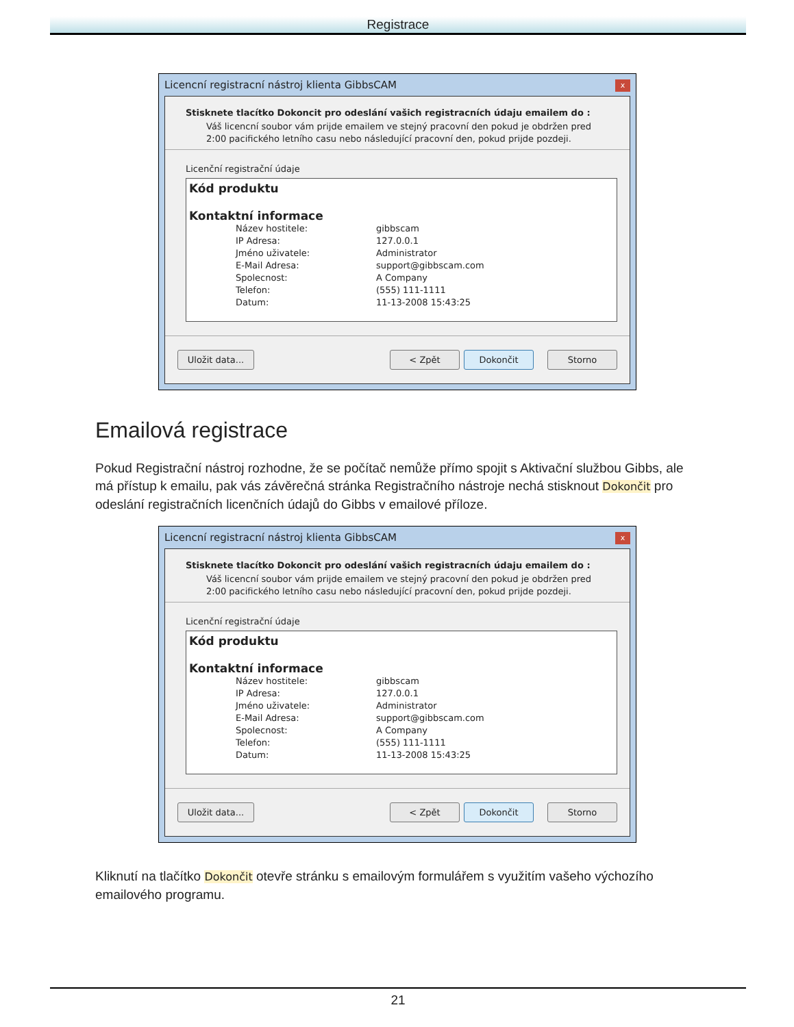Registrace
Licencní registracní nástroj klienta GibbsCAM x
Stisknete tlacítko Dokoncit pro odeslání vašich registracních údaju emailem do :
Váš licencní soubor vám prijde emailem ve stejný pracovní den pokud je obdržen pred 2:00 pacifického letního casu nebo následující pracovní den, pokud prijde pozdeji.
Licenční registrační údaje
Kód produktu
Kontaktní informace
Název hostitele: gibbscam
IP Adresa: 127.0.0.1
Jméno uživatele: Administrator
E-Mail Adresa: support@gibbscam.com
Spolecnost: A Company
Telefon: (555) 111-1111
Datum: 11-13-2008 15:43:25
Uložit data... < Zpět Dokončit Storno
Emailová registrace
Pokud Registrační nástroj rozhodne, že se počítač nemůže přímo spojit s Aktivační službou Gibbs, ale má přístup k emailu, pak vás závěrečná stránka Registračního nástroje nechá stisknout Dokončit pro odeslání registračních licenčních údajů do Gibbs v emailové příloze.
Licencní registracní nástroj klienta GibbsCAM x
Stisknete tlacítko Dokoncit pro odeslání vašich registracních údaju emailem do :
Váš licencní soubor vám prijde emailem ve stejný pracovní den pokud je obdržen pred 2:00 pacifického letního casu nebo následující pracovní den, pokud prijde pozdeji.
Licenční registrační údaje
Kód produktu
Kontaktní informace
Název hostitele: gibbscam
IP Adresa: 127.0.0.1
Jméno uživatele: Administrator
E-Mail Adresa: support@gibbscam.com
Spolecnost: A Company
Telefon: (555) 111-1111
Datum: 11-13-2008 15:43:25
Uložit data... < Zpět Dokončit Storno
Kliknutí na tlačítko Dokončit otevře stránku s emailovým formulářem s využitím vašeho výchozího emailového programu.
21